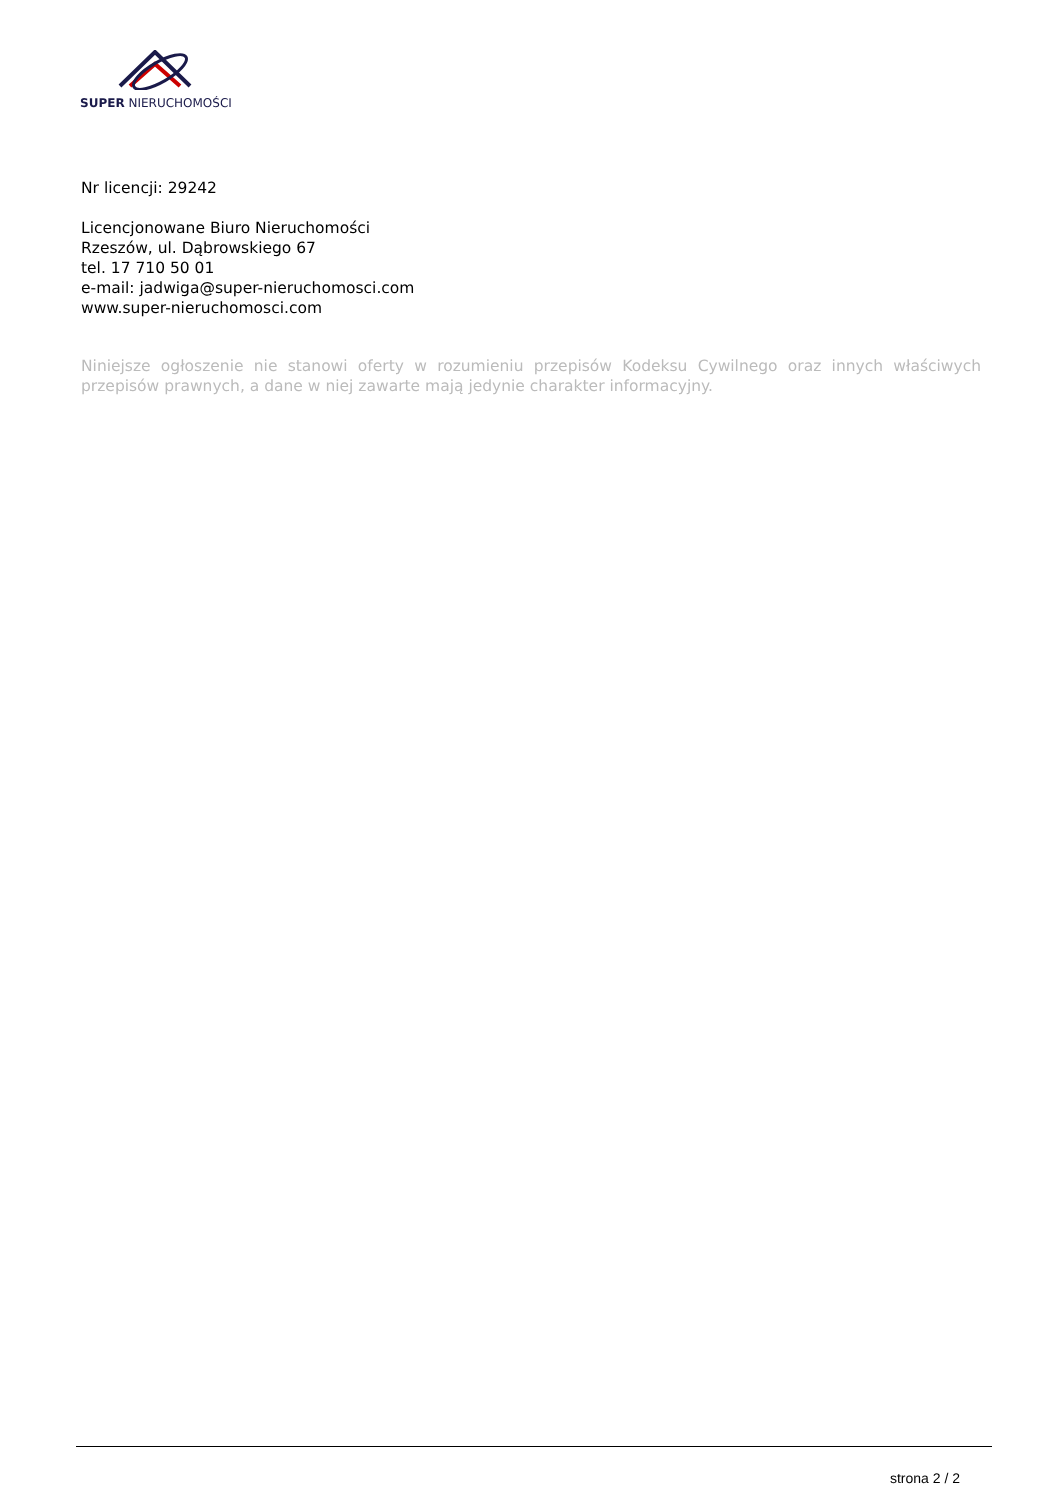SUPER NIERUCHOMOŚCI
Nr licencji: 29242
Licencjonowane Biuro Nieruchomości
Rzeszów, ul. Dąbrowskiego 67
tel. 17 710 50 01
e-mail: jadwiga@super-nieruchomosci.com
www.super-nieruchomosci.com
Niniejsze ogłoszenie nie stanowi oferty w rozumieniu przepisów Kodeksu Cywilnego oraz innych właściwych przepisów prawnych, a dane w niej zawarte mają jedynie charakter informacyjny.
strona 2 / 2